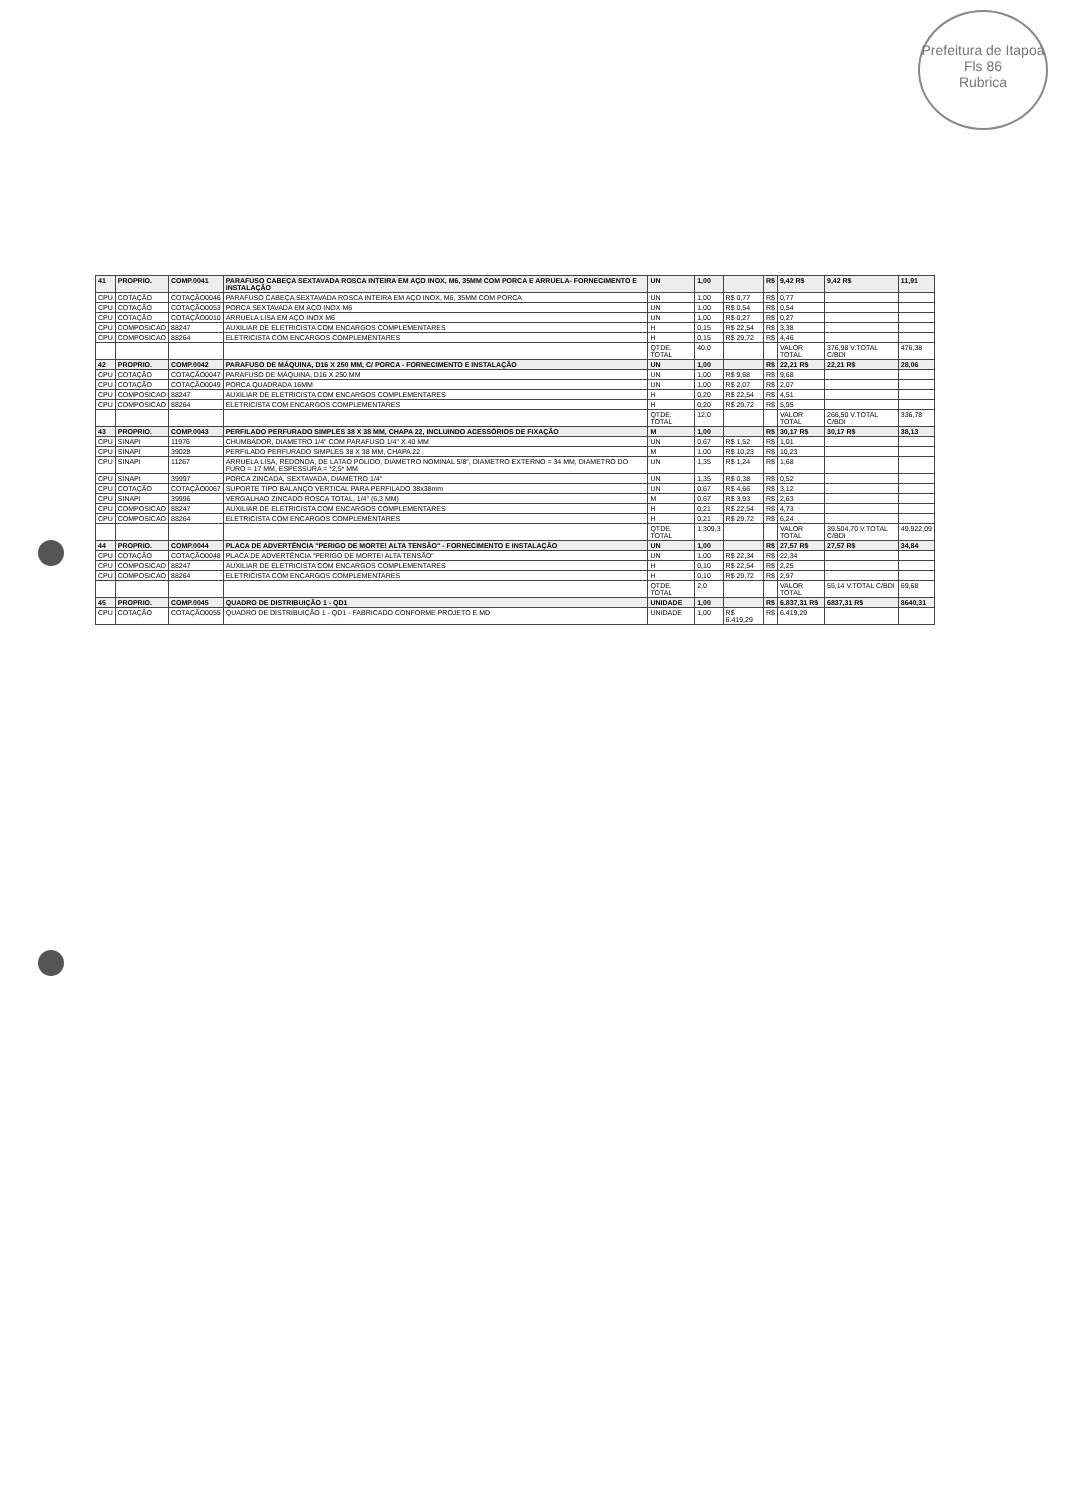Prefeitura de Itapoá
Fls 86
Rubrica
| 41 | PROPRIO. | COMP.0041 | PARAFUSO CABEÇA SEXTAVADA ROSCA INTEIRA EM AÇO INOX, M6, 35MM COM PORCA E ARRUELA- FORNECIMENTO E INSTALAÇÃO | UN | 1,00 | | R$ | 9,42 R$ | 9,42 R$ | 11,91 |
| CPU | COTAÇÃO | COTAÇÃO0046 | PARAFUSO CABEÇA SEXTAVADA ROSCA INTEIRA EM AÇO INOX, M6, 35MM COM PORCA | UN | 1,00 | R$ 0,77 | R$ | 0,77 | | |
| CPU | COTAÇÃO | COTAÇÃO0053 | PORCA SEXTAVADA EM AÇO INOX M6 | UN | 1,00 | R$ 0,54 | R$ | 0,54 | | |
| CPU | COTAÇÃO | COTAÇÃO0010 | ARRUELA LISA EM AÇO INOX M6 | UN | 1,00 | R$ 0,27 | R$ | 0,27 | | |
| CPU | COMPOSICAO | 88247 | AUXILIAR DE ELETRICISTA COM ENCARGOS COMPLEMENTARES | H | 0,15 | R$ 22,54 | R$ | 3,38 | | |
| CPU | COMPOSICAO | 88264 | ELETRICISTA COM ENCARGOS COMPLEMENTARES | H | 0,15 | R$ 29,72 | R$ | 4,46 | | |
| | | | | QTDE. TOTAL | 40,0 | | | VALOR TOTAL | 376,98 V.TOTAL C/BDI | 476,38 |
| 42 | PROPRIO. | COMP.0042 | PARAFUSO DE MÁQUINA, D16 X 250 MM, C/ PORCA - FORNECIMENTO E INSTALAÇÃO | UN | 1,00 | | R$ | 22,21 R$ | 22,21 R$ | 28,06 |
| CPU | COTAÇÃO | COTAÇÃO0047 | PARAFUSO DE MÁQUINA, D16 X 250 MM | UN | 1,00 | R$ 9,68 | R$ | 9,68 | | |
| CPU | COTAÇÃO | COTAÇÃO0049 | PORCA QUADRADA 16MM | UN | 1,00 | R$ 2,07 | R$ | 2,07 | | |
| CPU | COMPOSICAO | 88247 | AUXILIAR DE ELETRICISTA COM ENCARGOS COMPLEMENTARES | H | 0,20 | R$ 22,54 | R$ | 4,51 | | |
| CPU | COMPOSICAO | 88264 | ELETRICISTA COM ENCARGOS COMPLEMENTARES | H | 0,20 | R$ 29,72 | R$ | 5,95 | | |
| | | | | QTDE. TOTAL | 12,0 | | | VALOR TOTAL | 266,50 V.TOTAL C/BDI | 336,78 |
| 43 | PROPRIO. | COMP.0043 | PERFILADO PERFURADO SIMPLES 38 X 38 MM, CHAPA 22, INCLUINDO ACESSÓRIOS DE FIXAÇÃO | M | 1,00 | | R$ | 30,17 R$ | 30,17 R$ | 38,13 |
| CPU | SINAPI | 11976 | CHUMBADOR, DIAMETRO 1/4" COM PARAFUSO 1/4" X 40 MM | UN | 0,67 | R$ 1,52 | R$ | 1,01 | | |
| CPU | SINAPI | 39028 | PERFILADO PERFURADO SIMPLES 38 X 38 MM, CHAPA 22 | M | 1,00 | R$ 10,23 | R$ | 10,23 | | |
| CPU | SINAPI | 11267 | ARRUELA LISA, REDONDA, DE LATAO POLIDO, DIAMETRO NOMINAL 5/8", DIAMETRO EXTERNO = 34 MM, DIAMETRO DO FURO = 17 MM, ESPESSURA = *2,5* MM | UN | 1,35 | R$ 1,24 | R$ | 1,68 | | |
| CPU | SINAPI | 39997 | PORCA ZINCADA, SEXTAVADA, DIAMETRO 1/4" | UN | 1,35 | R$ 0,38 | R$ | 0,52 | | |
| CPU | COTAÇÃO | COTAÇÃO0067 | SUPORTE TIPO BALANÇO VERTICAL PARA PERFILADO 38x38mm | UN | 0,67 | R$ 4,66 | R$ | 3,12 | | |
| CPU | SINAPI | 39996 | VERGALHAO ZINCADO ROSCA TOTAL, 1/4" (6,3 MM) | M | 0,67 | R$ 3,93 | R$ | 2,63 | | |
| CPU | COMPOSICAO | 88247 | AUXILIAR DE ELETRICISTA COM ENCARGOS COMPLEMENTARES | H | 0,21 | R$ 22,54 | R$ | 4,73 | | |
| CPU | COMPOSICAO | 88264 | ELETRICISTA COM ENCARGOS COMPLEMENTARES | H | 0,21 | R$ 29,72 | R$ | 6,24 | | |
| | | | | QTDE. TOTAL | 1.309,3 | | | VALOR TOTAL | 39.504,70 V.TOTAL C/BDI | 49.922,09 |
| 44 | PROPRIO. | COMP.0044 | PLACA DE ADVERTÊNCIA "PERIGO DE MORTE! ALTA TENSÃO" - FORNECIMENTO E INSTALAÇÃO | UN | 1,00 | | R$ | 27,57 R$ | 27,57 R$ | 34,84 |
| CPU | COTAÇÃO | COTAÇÃO0048 | PLACA DE ADVERTÊNCIA "PERIGO DE MORTE! ALTA TENSÃO" | UN | 1,00 | R$ 22,34 | R$ | 22,34 | | |
| CPU | COMPOSICAO | 88247 | AUXILIAR DE ELETRICISTA COM ENCARGOS COMPLEMENTARES | H | 0,10 | R$ 22,54 | R$ | 2,25 | | |
| CPU | COMPOSICAO | 88264 | ELETRICISTA COM ENCARGOS COMPLEMENTARES | H | 0,10 | R$ 29,72 | R$ | 2,97 | | |
| | | | | QTDE. TOTAL | 2,0 | | | VALOR TOTAL | 55,14 V.TOTAL C/BDI | 69,68 |
| 45 | PROPRIO. | COMP.0045 | QUADRO DE DISTRIBUIÇÃO 1 - QD1 | UNIDADE | 1,00 | | R$ | 6.837,31 R$ | 6837,31 R$ | 8640,31 |
| CPU | COTAÇÃO | COTAÇÃO0055 | QUADRO DE DISTRIBUIÇÃO 1 - QD1 - FABRICADO CONFORME PROJETO E MD | UNIDADE | 1,00 | R$ 6.419,29 | R$ | 6.419,29 | | |